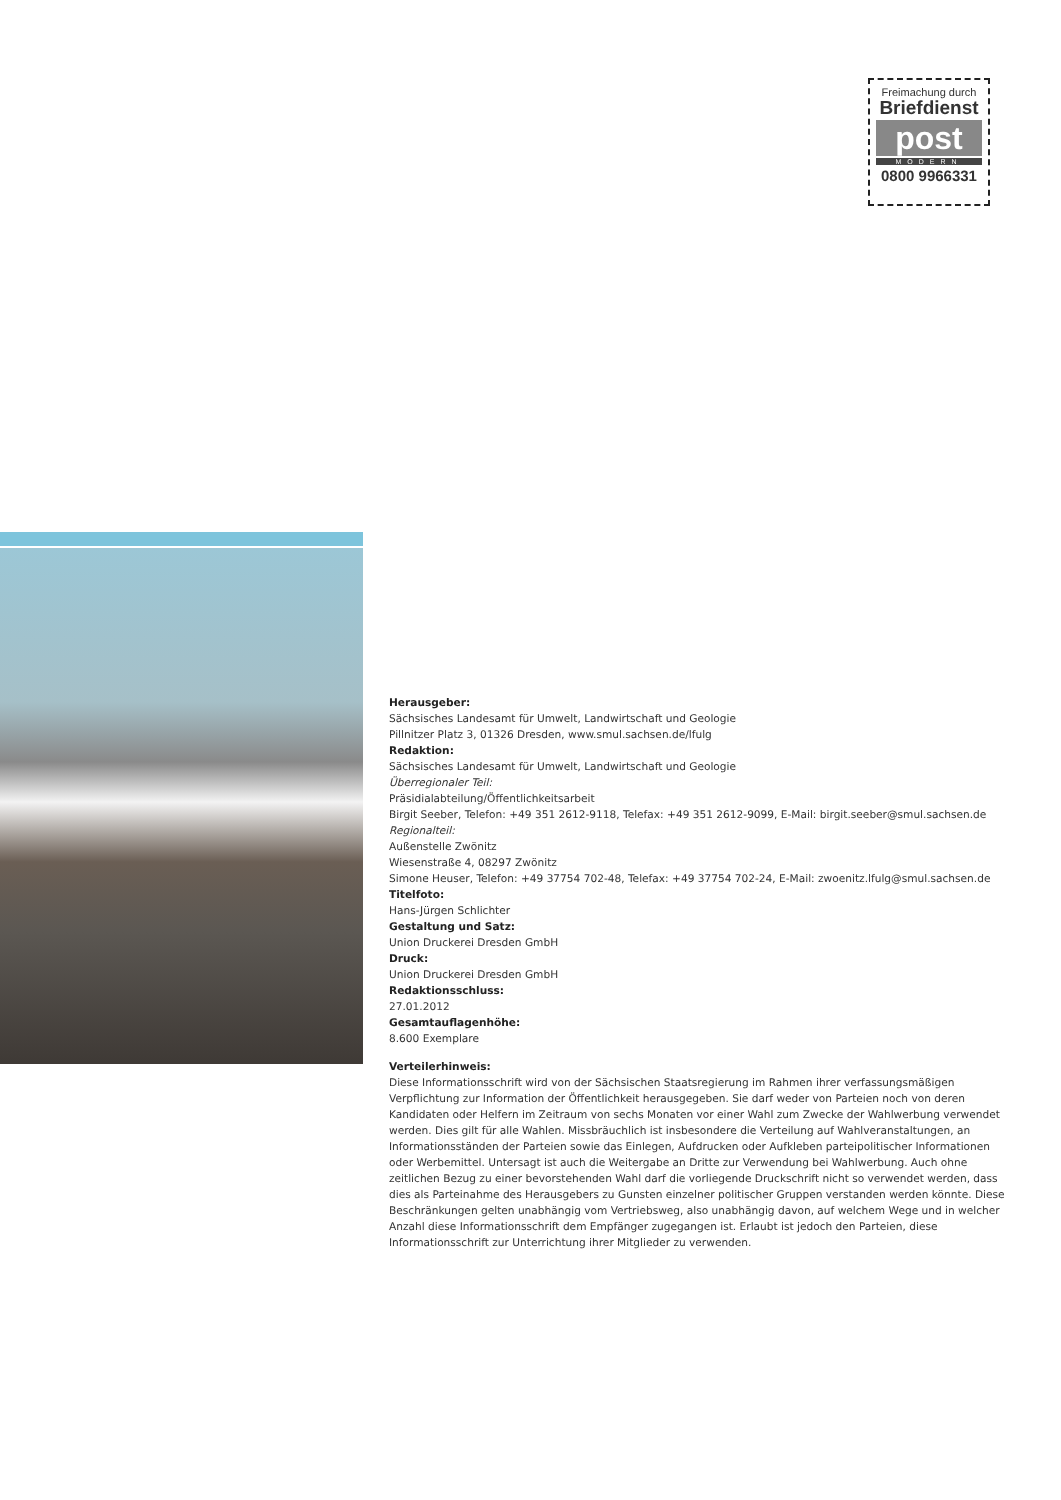Freimachung durch
Briefdienst
post
MODERN
0800 9966331
Herausgeber:
Sächsisches Landesamt für Umwelt, Landwirtschaft und Geologie
Pillnitzer Platz 3, 01326 Dresden, www.smul.sachsen.de/lfulg
Redaktion:
Sächsisches Landesamt für Umwelt, Landwirtschaft und Geologie
Überregionaler Teil:
Präsidialabteilung/Öffentlichkeitsarbeit
Birgit Seeber, Telefon: +49 351 2612-9118, Telefax: +49 351 2612-9099, E-Mail: birgit.seeber@smul.sachsen.de
Regionalteil:
Außenstelle Zwönitz
Wiesenstraße 4, 08297 Zwönitz
Simone Heuser, Telefon: +49 37754 702-48, Telefax: +49 37754 702-24, E-Mail: zwoenitz.lfulg@smul.sachsen.de
Titelfoto:
Hans-Jürgen Schlichter
Gestaltung und Satz:
Union Druckerei Dresden GmbH
Druck:
Union Druckerei Dresden GmbH
Redaktionsschluss:
27.01.2012
Gesamtauflagenhöhe:
8.600 Exemplare
Verteilerhinweis:
Diese Informationsschrift wird von der Sächsischen Staatsregierung im Rahmen ihrer verfassungsmäßigen Verpflichtung zur Information der Öffentlichkeit herausgegeben. Sie darf weder von Parteien noch von deren Kandidaten oder Helfern im Zeitraum von sechs Monaten vor einer Wahl zum Zwecke der Wahlwerbung verwendet werden. Dies gilt für alle Wahlen. Missbräuchlich ist insbesondere die Verteilung auf Wahlveranstaltungen, an Informationsständen der Parteien sowie das Einlegen, Aufdrucken oder Aufkleben parteipolitischer Informationen oder Werbemittel. Untersagt ist auch die Weitergabe an Dritte zur Verwendung bei Wahlwerbung. Auch ohne zeitlichen Bezug zu einer bevorstehenden Wahl darf die vorliegende Druckschrift nicht so verwendet werden, dass dies als Parteinahme des Herausgebers zu Gunsten einzelner politischer Gruppen verstanden werden könnte. Diese Beschränkungen gelten unabhängig vom Vertriebsweg, also unabhängig davon, auf welchem Wege und in welcher Anzahl diese Informationsschrift dem Empfänger zugegangen ist. Erlaubt ist jedoch den Parteien, diese Informationsschrift zur Unterrichtung ihrer Mitglieder zu verwenden.